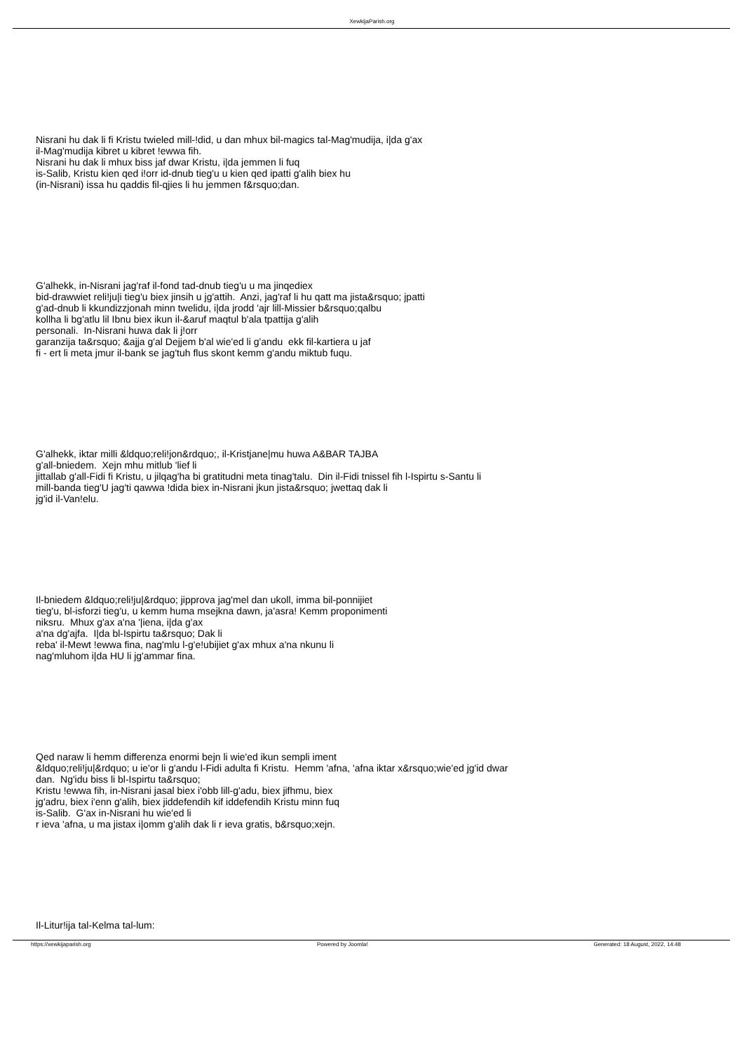XewkijaParish.org
Nisrani hu dak li fi Kristu twieled mill-!did, u dan mhux bil-magics tal-Mag'mudija, i|da g'ax
il-Mag'mudija kibret u kibret !ewwa fih.
Nisrani hu dak li mhux biss jaf dwar Kristu, i|da jemmen li fuq
is-Salib, Kristu kien qed i!orr id-dnub tieg'u u kien qed ipatti g'alih biex hu
(in-Nisrani) issa hu qaddis fil-qjies li hu jemmen f&rsquo;dan.
G'alhekk, in-Nisrani jag'raf il-fond tad-dnub tieg'u u ma jinqediex
bid-drawwiet reli!ju|i tieg'u biex jinsih u jg'attih. Anzi, jag'raf li hu qatt ma jista&rsquo; jpatti
g'ad-dnub li kkundizzjonah minn twelidu, i|da jrodd 'ajr lill-Missier b&rsquo;qalbu
kollha li bg'atlu lil Ibnu biex ikun il-&aruf maqtul b'ala tpattija g'alih
personali. In-Nisrani huwa dak li j!orr
garanzija ta&rsquo; &ajja g'al Dejjem b'al wie'ed li g'andu ekk fil-kartiera u jaf
fi - ert li meta jmur il-bank se jag'tuh flus skont kemm g'andu miktub fuqu.
G'alhekk, iktar milli &ldquo;reli!jon&rdquo;, il-Kristjane|mu huwa A&BAR TAJBA
g'all-bniedem. Xejn mhu mitlub 'lief li
jittallab g'all-Fidi fi Kristu, u jilqag'ha bi gratitudni meta tinag'talu. Din il-Fidi tnissel fih l-Ispirtu s-Santu li
mill-banda tieg'U jag'ti qawwa !dida biex in-Nisrani jkun jista&rsquo; jwettaq dak li
jg'id il-Van!elu.
Il-bniedem &ldquo;reli!ju|&rdquo; jipprova jag'mel dan ukoll, imma bil-ponnijiet
tieg'u, bl-isforzi tieg'u, u kemm huma msejkna dawn, ja'asra! Kemm proponimenti
niksru. Mhux g'ax a'na '|iena, i|da g'ax
a'na dg'ajfa. I|da bl-Ispirtu ta&rsquo; Dak li
reba' il-Mewt !ewwa fina, nag'mlu l-g'e!ubijiet g'ax mhux a'na nkunu li
nag'mluhom i|da HU li jg'ammar fina.
Qed naraw li hemm differenza enormi bejn li wie'ed ikun sempli iment
&ldquo;reli!ju|&rdquo; u ie'or li g'andu l-Fidi adulta fi Kristu. Hemm 'afna, 'afna iktar x&rsquo;wie'ed jg'id dwar
dan. Ng'idu biss li bl-Ispirtu ta&rsquo;
Kristu !ewwa fih, in-Nisrani jasal biex i'obb lill-g'adu, biex jifhmu, biex
jg'adru, biex i'enn g'alih, biex jiddefendih kif iddefendih Kristu minn fuq
is-Salib. G'ax in-Nisrani hu wie'ed li
r ieva 'afna, u ma jistax i|omm g'alih dak li r ieva gratis, b&rsquo;xejn.
Il-Litur!ija tal-Kelma tal-lum:
https://xewkijaparish.org Powered by Joomla! Generated: 18 August, 2022, 14:48